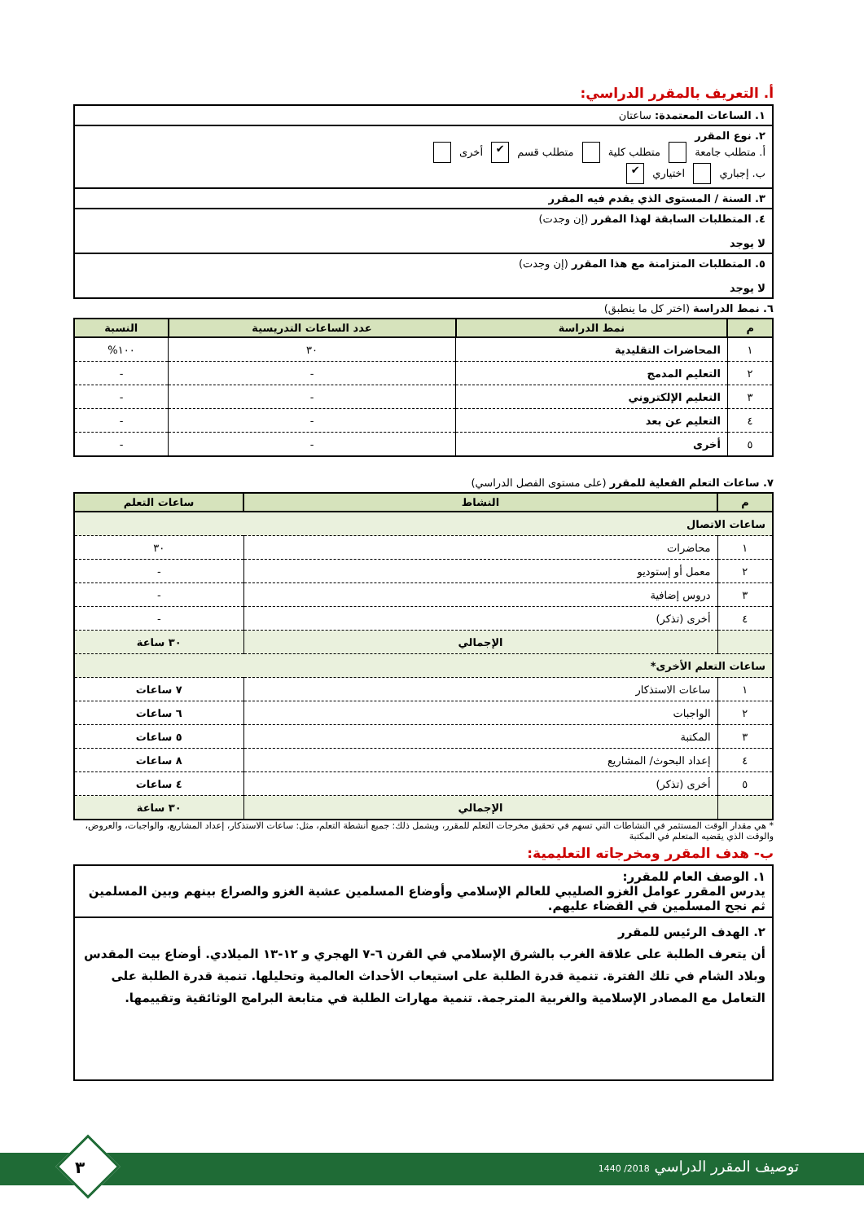أ. التعريف بالمقرر الدراسي:
| ١. الساعات المعتمدة: ساعتان |
| ٢. نوع المقرر أ. متطلب جامعة متطلب كلية متطلب قسم ✔ أخرى ب. إجباري اختياري ✔ |
| ٣. السنة / المستوى الذي يقدم فيه المقرر |
| ٤. المتطلبات السابقة لهذا المقرر (إن وجدت) لا يوجد |
| ٥. المتطلبات المتزامنة مع هذا المقرر (إن وجدت) لا يوجد |
٦. نمط الدراسة (اختر كل ما ينطبق)
| م | نمط الدراسة | عدد الساعات التدريسية | النسبة |
| --- | --- | --- | --- |
| ١ | المحاضرات التقليدية | ٣٠ | ١٠٠% |
| ٢ | التعليم المدمج | - | - |
| ٣ | التعليم الإلكتروني | - | - |
| ٤ | التعليم عن بعد | - | - |
| ٥ | أخرى | - | - |
٧. ساعات التعلم الفعلية للمقرر (على مستوى الفصل الدراسي)
| م | النشاط | ساعات التعلم |
| --- | --- | --- |
| ساعات الاتصال | | |
| ١ | محاضرات | ٣٠ |
| ٢ | معمل أو إستوديو | - |
| ٣ | دروس إضافية | - |
| ٤ | أخرى (تذكر) | - |
| | الإجمالي | ٣٠ ساعة |
| ساعات التعلم الأخرى* | | |
| ١ | ساعات الاستذكار | ٧ ساعات |
| ٢ | الواجبات | ٦ ساعات |
| ٣ | المكتبة | ٥ ساعات |
| ٤ | إعداد البحوث/ المشاريع | ٨ ساعات |
| ٥ | أخرى (تذكر) | ٤ ساعات |
| | الإجمالي | ٣٠ ساعة |
* هي مقدار الوقت المستثمر في النشاطات التي تسهم في تحقيق مخرجات التعلم للمقرر، ويشمل ذلك: جميع أنشطة التعلم، مثل: ساعات الاستذكار، إعداد المشاريع، والواجبات، والعروض، والوقت الذي يقضيه المتعلم في المكتبة
ب- هدف المقرر ومخرجاته التعليمية:
| ١. الوصف العام للمقرر: يدرس المقرر عوامل الغزو الصليبي للعالم الإسلامي وأوضاع المسلمين عشية الغزو والصراع بينهم وبين المسلمين ثم نجح المسلمين في القضاء عليهم. |
| ٢. الهدف الرئيس للمقرر أن يتعرف الطلبة على علاقة الغرب بالشرق الإسلامي في القرن ٦-٧ الهجري و ١٢-١٣ الميلادي. أوضاع بيت المقدس وبلاد الشام في تلك الفترة. تنمية قدرة الطلبة على استيعاب الأحداث العالمية وتحليلها. تنمية قدرة الطلبة على التعامل مع المصادر الإسلامية والغربية المترجمة. تنمية مهارات الطلبة في متابعة البرامج الوثائقية وتقييمها. |
توصيف المقرر الدراسي 2018/ 1440
٣